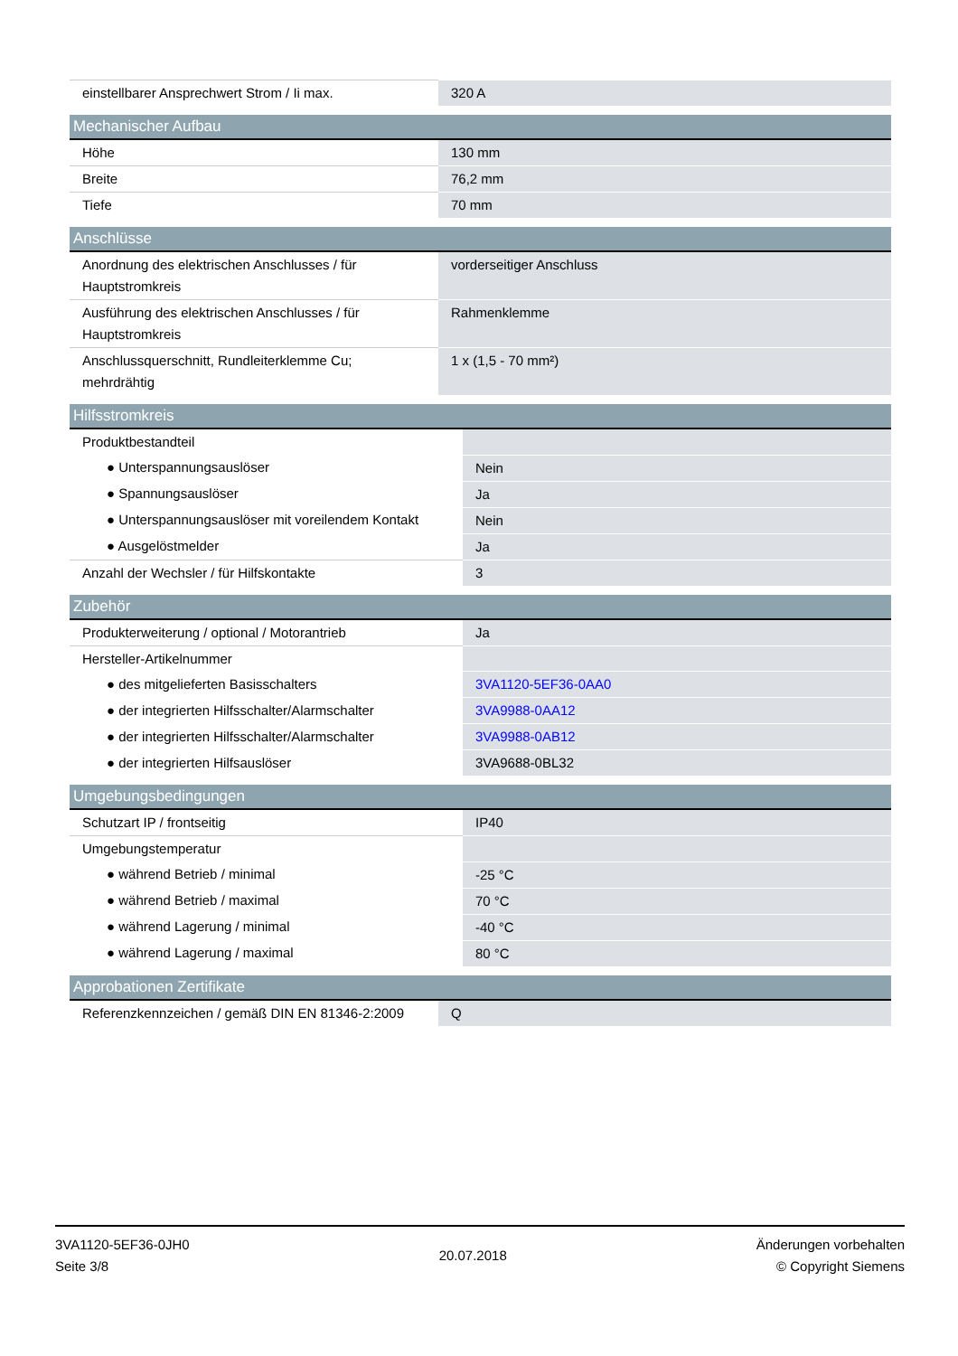| einstellbarer Ansprechwert Strom / Ii max. | 320 A |
| Mechanischer Aufbau | |
| --- | --- |
| Höhe | 130 mm |
| Breite | 76,2 mm |
| Tiefe | 70 mm |
| Anschlüsse | |
| --- | --- |
| Anordnung des elektrischen Anschlusses / für Hauptstromkreis | vorderseitiger Anschluss |
| Ausführung des elektrischen Anschlusses / für Hauptstromkreis | Rahmenklemme |
| Anschlussquerschnitt, Rundleiterklemme Cu; mehrdrähtig | 1 x (1,5 - 70 mm²) |
| Hilfsstromkreis | |
| --- | --- |
| Produktbestandteil | |
| ● Unterspannungsauslöser | Nein |
| ● Spannungsauslöser | Ja |
| ● Unterspannungsauslöser mit voreilendem Kontakt | Nein |
| ● Ausgelöstmelder | Ja |
| Anzahl der Wechsler / für Hilfskontakte | 3 |
| Zubehör | |
| --- | --- |
| Produkterweiterung / optional / Motorantrieb | Ja |
| Hersteller-Artikelnummer | |
| ● des mitgelieferten Basisschalters | 3VA1120-5EF36-0AA0 |
| ● der integrierten Hilfsschalter/Alarmschalter | 3VA9988-0AA12 |
| ● der integrierten Hilfsschalter/Alarmschalter | 3VA9988-0AB12 |
| ● der integrierten Hilfsauslöser | 3VA9688-0BL32 |
| Umgebungsbedingungen | |
| --- | --- |
| Schutzart IP / frontseitig | IP40 |
| Umgebungstemperatur | |
| ● während Betrieb / minimal | -25 °C |
| ● während Betrieb / maximal | 70 °C |
| ● während Lagerung / minimal | -40 °C |
| ● während Lagerung / maximal | 80 °C |
| Approbationen Zertifikate | |
| --- | --- |
| Referenzkennzeichen / gemäß DIN EN 81346-2:2009 | Q |
3VA1120-5EF36-0JH0
Seite 3/8
20.07.2018
Änderungen vorbehalten
© Copyright Siemens